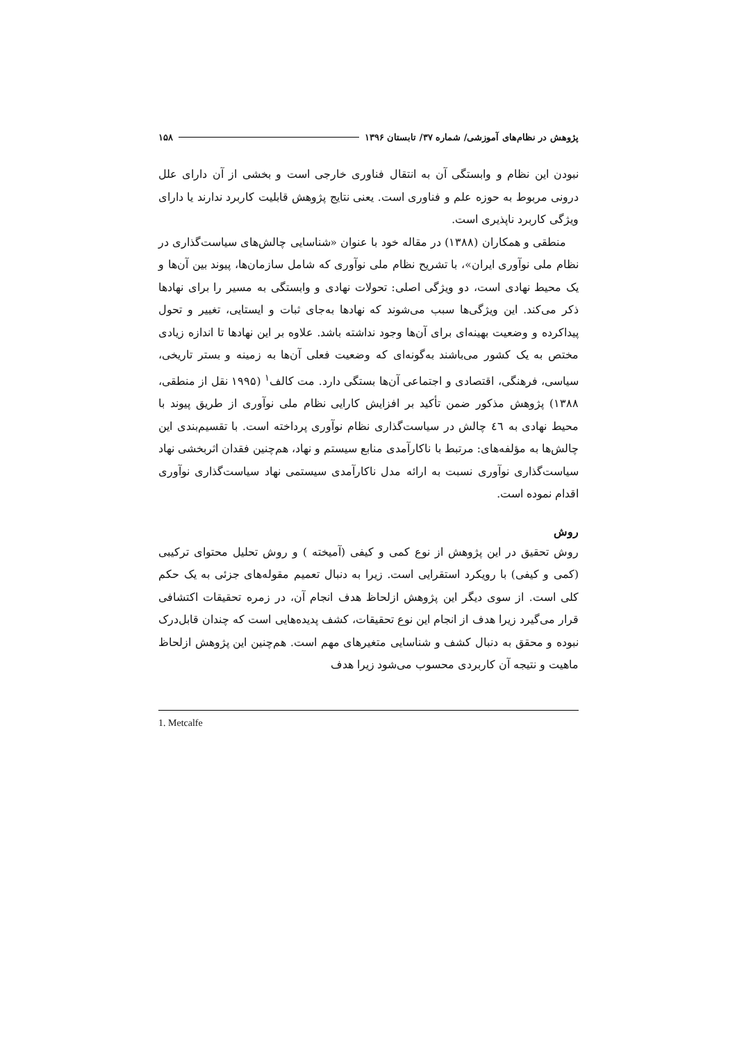پژوهش در نظام‌های آموزشی/ شماره ۳۷/ تابستان ۱۳۹۶ ۱۵۸
نبودن این نظام و وابستگی آن به انتقال فناوری خارجی است و بخشی از آن دارای علل درونی مربوط به حوزه علم و فناوری است. یعنی نتایج پژوهش قابلیت کاربرد ندارند یا دارای ویژگی کاربرد ناپذیری است.
منطقی و همکاران (۱۳۸۸) در مقاله خود با عنوان «شناسایی چالش‌های سیاست‌گذاری در نظام ملی نوآوری ایران»، با تشریح نظام ملی نوآوری که شامل سازمان‌ها، پیوند بین آن‌ها و یک محیط نهادی است، دو ویژگی اصلی: تحولات نهادی و وابستگی به مسیر را برای نهادها ذکر می‌کند. این ویژگی‌ها سبب می‌شوند که نهادها به‌جای ثبات و ایستایی، تغییر و تحول پیداکرده و وضعیت بهینه‌ای برای آن‌ها وجود نداشته باشد. علاوه بر این نهادها تا اندازه زیادی مختص به یک کشور می‌باشند به‌گونه‌ای که وضعیت فعلی آن‌ها به زمینه و بستر تاریخی، سیاسی، فرهنگی، اقتصادی و اجتماعی آن‌ها بستگی دارد. مت کالف<sup>۱</sup> (۱۹۹۵ نقل از منطقی، ۱۳۸۸) پژوهش مذکور ضمن تأکید بر افزایش کارایی نظام ملی نوآوری از طریق پیوند با محیط نهادی به ٤٦ چالش در سیاست‌گذاری نظام نوآوری پرداخته است. با تقسیم‌بندی این چالش‌ها به مؤلفه‌های: مرتبط با ناکارآمدی منابع سیستم و نهاد، هم‌چنین فقدان اثربخشی نهاد سیاست‌گذاری نوآوری نسبت به ارائه مدل ناکارآمدی سیستمی نهاد سیاست‌گذاری نوآوری اقدام نموده است.
روش
روش تحقیق در این پژوهش از نوع کمی و کیفی (آمیخته ) و روش تحلیل محتوای ترکیبی (کمی و کیفی) با رویکرد استقرایی است. زیرا به دنبال تعمیم مقوله‌های جزئی به یک حکم کلی است. از سوی دیگر این پژوهش ازلحاظ هدف انجام آن، در زمره تحقیقات اکتشافی قرار می‌گیرد زیرا هدف از انجام این نوع تحقیقات، کشف پدیده‌هایی است که چندان قابل‌درک نبوده و محقق به دنبال کشف و شناسایی متغیرهای مهم است. هم‌چنین این پژوهش ازلحاظ ماهیت و نتیجه آن کاربردی محسوب می‌شود زیرا هدف
1. Metcalfe